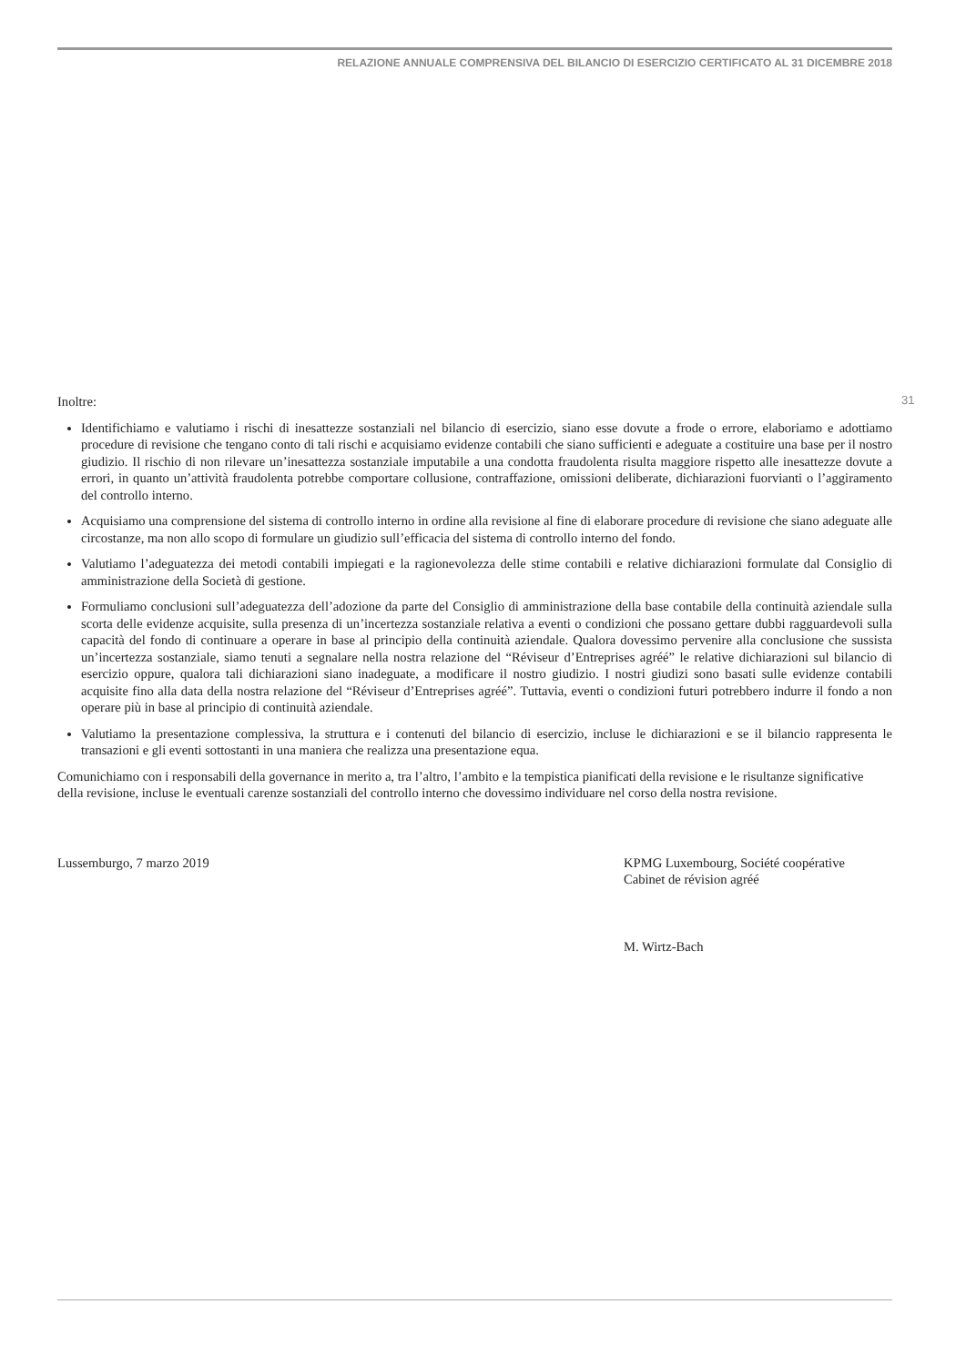RELAZIONE ANNUALE COMPRENSIVA DEL BILANCIO DI ESERCIZIO CERTIFICATO AL 31 DICEMBRE 2018
31
Inoltre:
Identifichiamo e valutiamo i rischi di inesattezze sostanziali nel bilancio di esercizio, siano esse dovute a frode o errore, elaboriamo e adottiamo procedure di revisione che tengano conto di tali rischi e acquisiamo evidenze contabili che siano sufficienti e adeguate a costituire una base per il nostro giudizio. Il rischio di non rilevare un’inesattezza sostanziale imputabile a una condotta fraudolenta risulta maggiore rispetto alle inesattezze dovute a errori, in quanto un’attività fraudolenta potrebbe comportare collusione, contraffazione, omissioni deliberate, dichiarazioni fuorvianti o l’aggiramento del controllo interno.
Acquisiamo una comprensione del sistema di controllo interno in ordine alla revisione al fine di elaborare procedure di revisione che siano adeguate alle circostanze, ma non allo scopo di formulare un giudizio sull’efficacia del sistema di controllo interno del fondo.
Valutiamo l’adeguatezza dei metodi contabili impiegati e la ragionevolezza delle stime contabili e relative dichiarazioni formulate dal Consiglio di amministrazione della Società di gestione.
Formuliamo conclusioni sull’adeguatezza dell’adozione da parte del Consiglio di amministrazione della base contabile della continuità aziendale sulla scorta delle evidenze acquisite, sulla presenza di un’incertezza sostanziale relativa a eventi o condizioni che possano gettare dubbi ragguardevoli sulla capacità del fondo di continuare a operare in base al principio della continuità aziendale. Qualora dovessimo pervenire alla conclusione che sussista un’incertezza sostanziale, siamo tenuti a segnalare nella nostra relazione del “Réviseur d’Entreprises agréé” le relative dichiarazioni sul bilancio di esercizio oppure, qualora tali dichiarazioni siano inadeguate, a modificare il nostro giudizio. I nostri giudizi sono basati sulle evidenze contabili acquisite fino alla data della nostra relazione del “Réviseur d’Entreprises agréé”. Tuttavia, eventi o condizioni futuri potrebbero indurre il fondo a non operare più in base al principio di continuità aziendale.
Valutiamo la presentazione complessiva, la struttura e i contenuti del bilancio di esercizio, incluse le dichiarazioni e se il bilancio rappresenta le transazioni e gli eventi sottostanti in una maniera che realizza una presentazione equa.
Comunichiamo con i responsabili della governance in merito a, tra l’altro, l’ambito e la tempistica pianificati della revisione e le risultanze significative della revisione, incluse le eventuali carenze sostanziali del controllo interno che dovessimo individuare nel corso della nostra revisione.
Lussemburgo, 7 marzo 2019 KPMG Luxembourg, Société coopérative
Cabinet de révision agréé
M. Wirtz-Bach